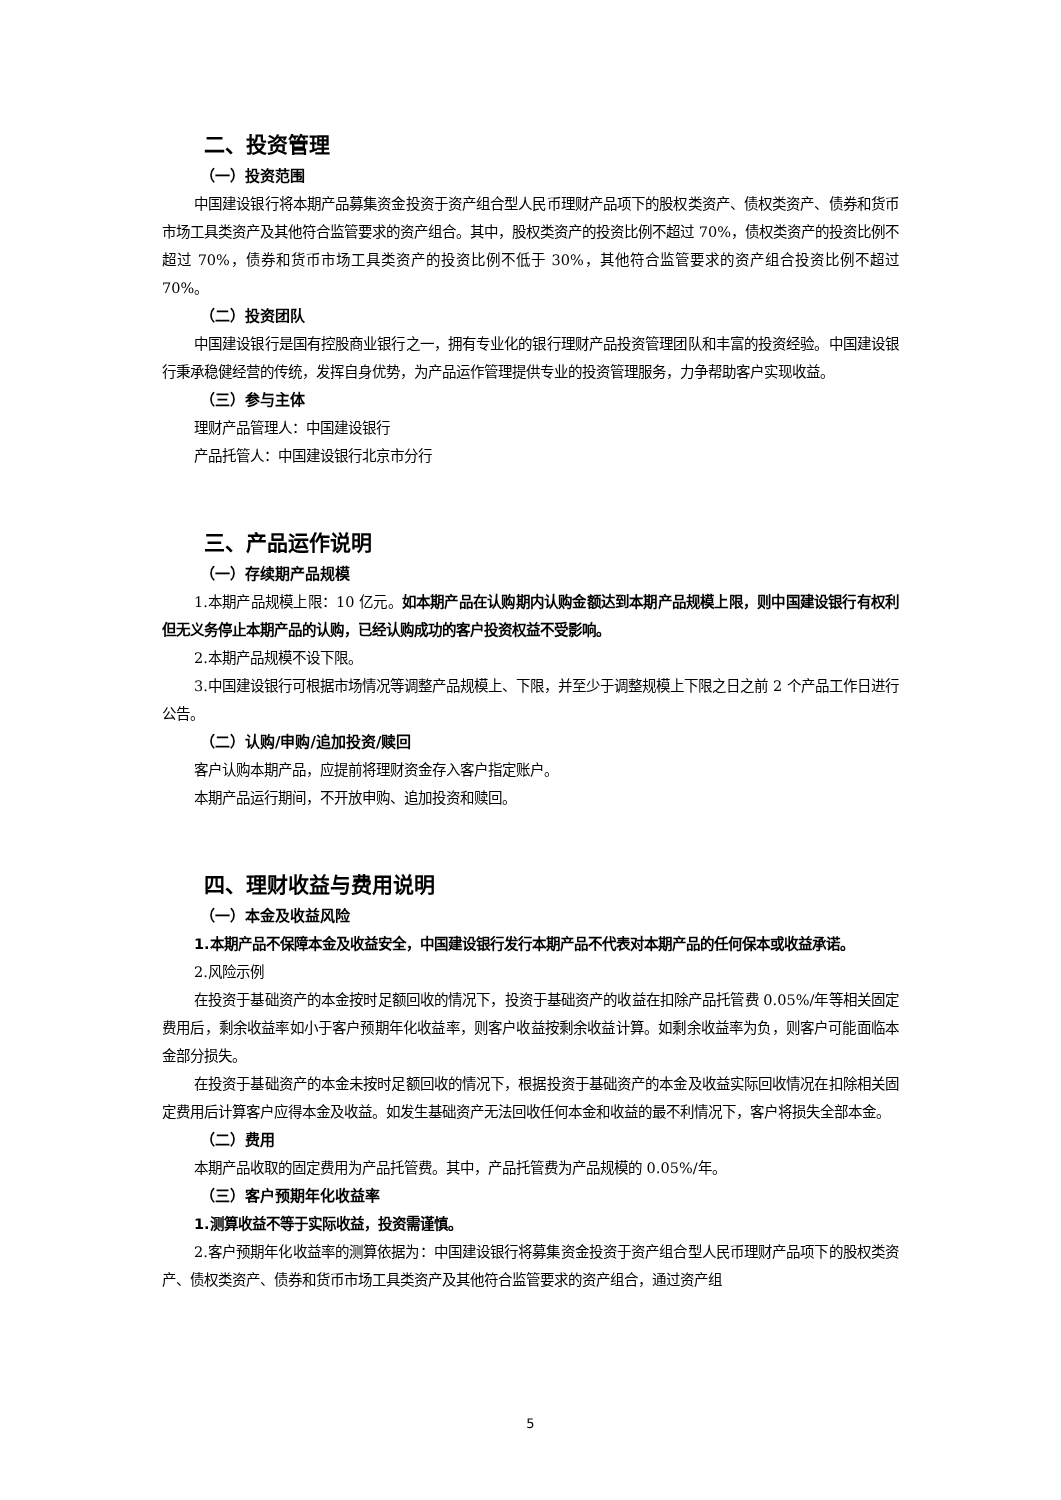二、投资管理
（一）投资范围
中国建设银行将本期产品募集资金投资于资产组合型人民币理财产品项下的股权类资产、债权类资产、债券和货币市场工具类资产及其他符合监管要求的资产组合。其中，股权类资产的投资比例不超过 70%，债权类资产的投资比例不超过 70%，债券和货币市场工具类资产的投资比例不低于 30%，其他符合监管要求的资产组合投资比例不超过 70%。
（二）投资团队
中国建设银行是国有控股商业银行之一，拥有专业化的银行理财产品投资管理团队和丰富的投资经验。中国建设银行秉承稳健经营的传统，发挥自身优势，为产品运作管理提供专业的投资管理服务，力争帮助客户实现收益。
（三）参与主体
理财产品管理人：中国建设银行
产品托管人：中国建设银行北京市分行
三、产品运作说明
（一）存续期产品规模
1.本期产品规模上限：10 亿元。如本期产品在认购期内认购金额达到本期产品规模上限，则中国建设银行有权利但无义务停止本期产品的认购，已经认购成功的客户投资权益不受影响。
2.本期产品规模不设下限。
3.中国建设银行可根据市场情况等调整产品规模上、下限，并至少于调整规模上下限之日之前 2 个产品工作日进行公告。
（二）认购/申购/追加投资/赎回
客户认购本期产品，应提前将理财资金存入客户指定账户。
本期产品运行期间，不开放申购、追加投资和赎回。
四、理财收益与费用说明
（一）本金及收益风险
1.本期产品不保障本金及收益安全，中国建设银行发行本期产品不代表对本期产品的任何保本或收益承诺。
2.风险示例
在投资于基础资产的本金按时足额回收的情况下，投资于基础资产的收益在扣除产品托管费 0.05%/年等相关固定费用后，剩余收益率如小于客户预期年化收益率，则客户收益按剩余收益计算。如剩余收益率为负，则客户可能面临本金部分损失。
在投资于基础资产的本金未按时足额回收的情况下，根据投资于基础资产的本金及收益实际回收情况在扣除相关固定费用后计算客户应得本金及收益。如发生基础资产无法回收任何本金和收益的最不利情况下，客户将损失全部本金。
（二）费用
本期产品收取的固定费用为产品托管费。其中，产品托管费为产品规模的 0.05%/年。
（三）客户预期年化收益率
1.测算收益不等于实际收益，投资需谨慎。
2.客户预期年化收益率的测算依据为：中国建设银行将募集资金投资于资产组合型人民币理财产品项下的股权类资产、债权类资产、债券和货币市场工具类资产及其他符合监管要求的资产组合，通过资产组
5